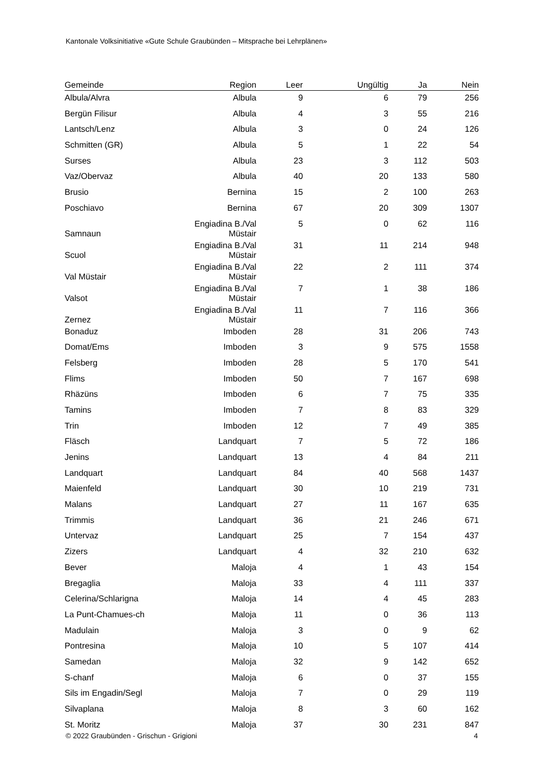Kantonale Volksinitiative «Gute Schule Graubünden – Mitsprache bei Lehrplänen»
| Gemeinde | Region | Leer | Ungültig | Ja | Nein |
| --- | --- | --- | --- | --- | --- |
| Albula/Alvra | Albula | 9 | 6 | 79 | 256 |
| Bergün Filisur | Albula | 4 | 3 | 55 | 216 |
| Lantsch/Lenz | Albula | 3 | 0 | 24 | 126 |
| Schmitten (GR) | Albula | 5 | 1 | 22 | 54 |
| Surses | Albula | 23 | 3 | 112 | 503 |
| Vaz/Obervaz | Albula | 40 | 20 | 133 | 580 |
| Brusio | Bernina | 15 | 2 | 100 | 263 |
| Poschiavo | Bernina | 67 | 20 | 309 | 1307 |
| Samnaun | Engiadina B./Val Müstair | 5 | 0 | 62 | 116 |
| Scuol | Engiadina B./Val Müstair | 31 | 11 | 214 | 948 |
| Val Müstair | Engiadina B./Val Müstair | 22 | 2 | 111 | 374 |
| Valsot | Engiadina B./Val Müstair | 7 | 1 | 38 | 186 |
| Zernez | Engiadina B./Val Müstair | 11 | 7 | 116 | 366 |
| Bonaduz | Imboden | 28 | 31 | 206 | 743 |
| Domat/Ems | Imboden | 3 | 9 | 575 | 1558 |
| Felsberg | Imboden | 28 | 5 | 170 | 541 |
| Flims | Imboden | 50 | 7 | 167 | 698 |
| Rhäzüns | Imboden | 6 | 7 | 75 | 335 |
| Tamins | Imboden | 7 | 8 | 83 | 329 |
| Trin | Imboden | 12 | 7 | 49 | 385 |
| Fläsch | Landquart | 7 | 5 | 72 | 186 |
| Jenins | Landquart | 13 | 4 | 84 | 211 |
| Landquart | Landquart | 84 | 40 | 568 | 1437 |
| Maienfeld | Landquart | 30 | 10 | 219 | 731 |
| Malans | Landquart | 27 | 11 | 167 | 635 |
| Trimmis | Landquart | 36 | 21 | 246 | 671 |
| Untervaz | Landquart | 25 | 7 | 154 | 437 |
| Zizers | Landquart | 4 | 32 | 210 | 632 |
| Bever | Maloja | 4 | 1 | 43 | 154 |
| Bregaglia | Maloja | 33 | 4 | 111 | 337 |
| Celerina/Schlarigna | Maloja | 14 | 4 | 45 | 283 |
| La Punt-Chamues-ch | Maloja | 11 | 0 | 36 | 113 |
| Madulain | Maloja | 3 | 0 | 9 | 62 |
| Pontresina | Maloja | 10 | 5 | 107 | 414 |
| Samedan | Maloja | 32 | 9 | 142 | 652 |
| S-chanf | Maloja | 6 | 0 | 37 | 155 |
| Sils im Engadin/Segl | Maloja | 7 | 0 | 29 | 119 |
| Silvaplana | Maloja | 8 | 3 | 60 | 162 |
| St. Moritz | Maloja | 37 | 30 | 231 | 847 |
© 2022 Graubünden - Grischun - Grigioni 4